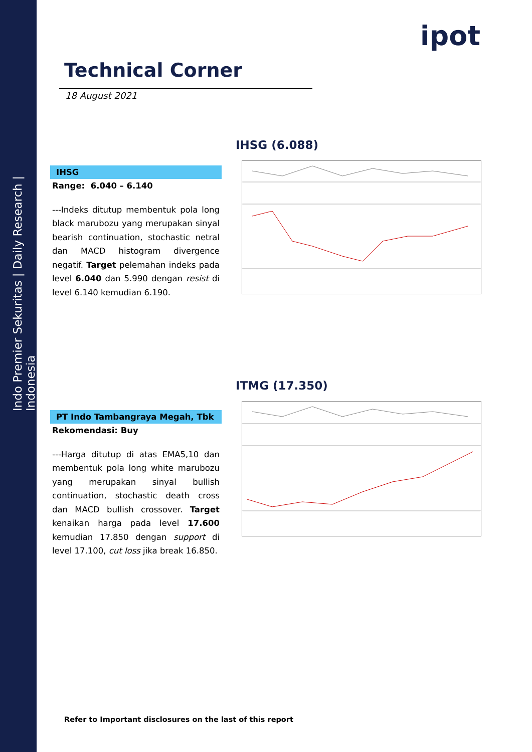Indo Premier Sekuritas | Daily Research | Indonesia
ipot
Technical Corner
18 August 2021
IHSG (6.088)
IHSG
Range: 6.040 – 6.140
---Indeks ditutup membentuk pola long black marubozu yang merupakan sinyal bearish continuation, stochastic netral dan MACD histogram divergence negatif. Target pelemahan indeks pada level 6.040 dan 5.990 dengan resist di level 6.140 kemudian 6.190.
ITMG (17.350)
PT Indo Tambangraya Megah, Tbk
Rekomendasi: Buy
---Harga ditutup di atas EMA5,10 dan membentuk pola long white marubozu yang merupakan sinyal bullish continuation, stochastic death cross dan MACD bullish crossover. Target kenaikan harga pada level 17.600 kemudian 17.850 dengan support di level 17.100, cut loss jika break 16.850.
Refer to Important disclosures on the last of this report